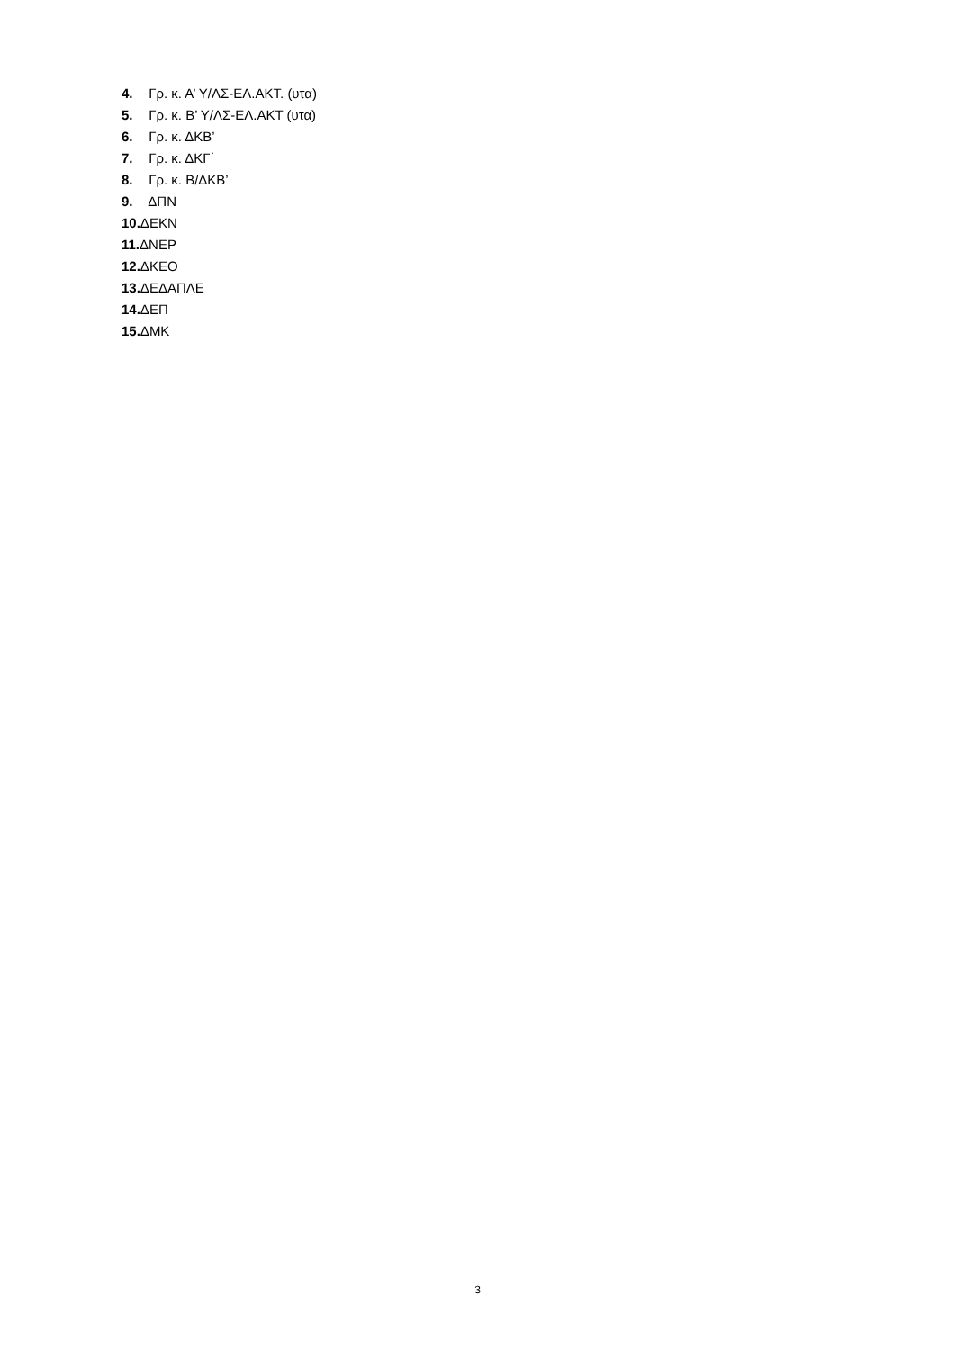4. Γρ. κ. Α’ Υ/ΛΣ-ΕΛ.ΑΚΤ. (υτα)
5. Γρ. κ. Β’ Υ/ΛΣ-ΕΛ.ΑΚΤ (υτα)
6. Γρ. κ. ΔΚΒ’
7. Γρ. κ. ΔΚΓ΄
8. Γρ. κ. Β/ΔΚΒ’
9. ΔΠΝ
10. ΔΕΚΝ
11. ΔΝΕΡ
12. ΔΚΕΟ
13. ΔΕΔΑΠΛΕ
14. ΔΕΠ
15. ΔΜΚ
3